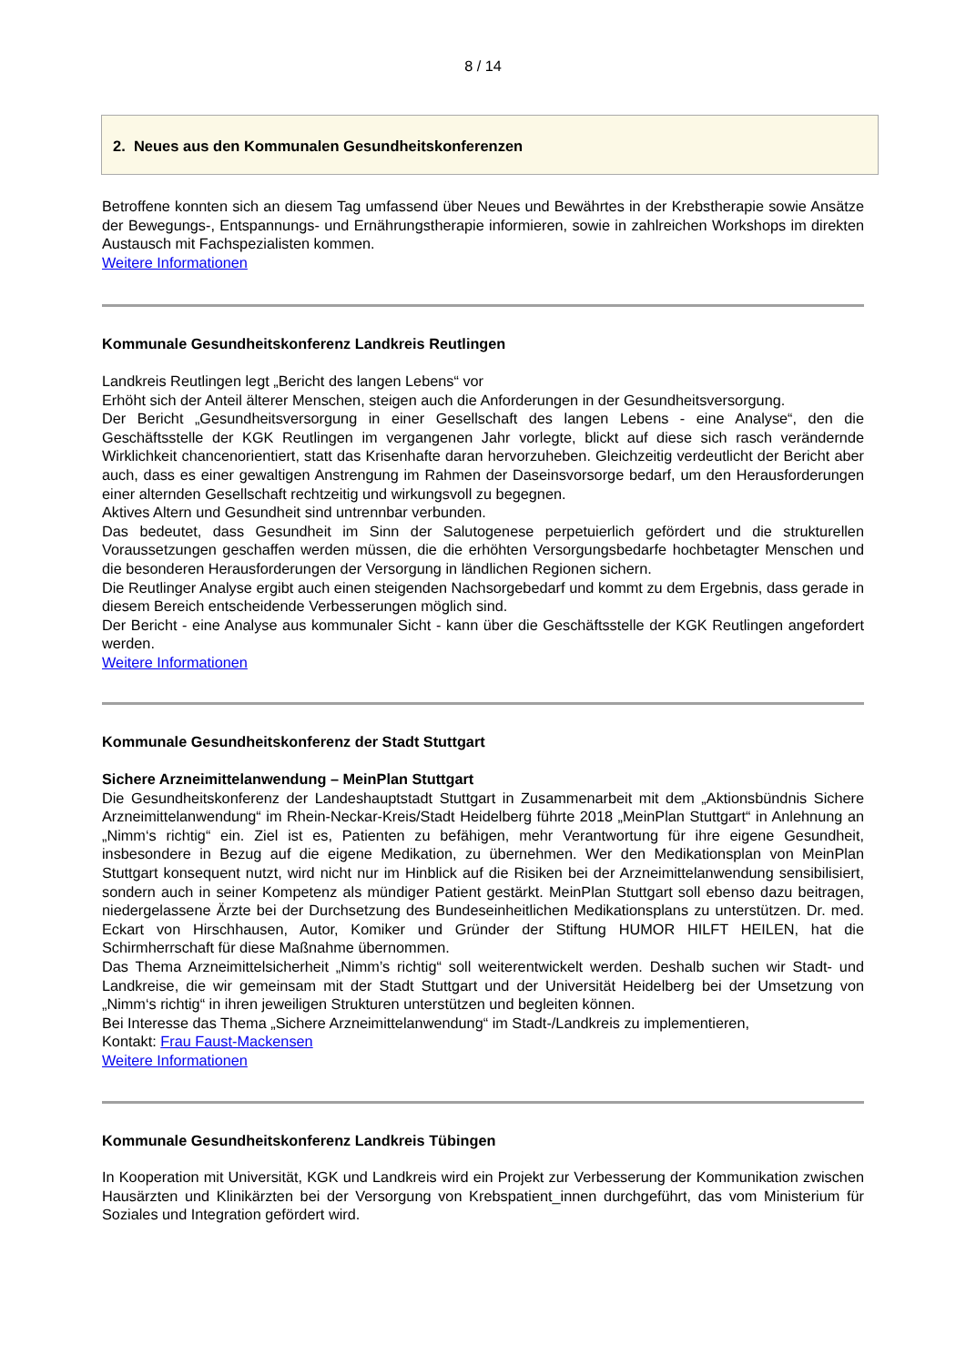8 / 14
2. Neues aus den Kommunalen Gesundheitskonferenzen
Betroffene konnten sich an diesem Tag umfassend über Neues und Bewährtes in der Krebstherapie sowie Ansätze der Bewegungs-, Entspannungs- und Ernährungstherapie informieren, sowie in zahlreichen Workshops im direkten Austausch mit Fachspezialisten kommen.
Weitere Informationen
Kommunale Gesundheitskonferenz Landkreis Reutlingen
Landkreis Reutlingen legt „Bericht des langen Lebens“ vor
Erhöht sich der Anteil älterer Menschen, steigen auch die Anforderungen in der Gesundheitsversorgung.
Der Bericht „Gesundheitsversorgung in einer Gesellschaft des langen Lebens - eine Analyse“, den die Geschäftsstelle der KGK Reutlingen im vergangenen Jahr vorlegte, blickt auf diese sich rasch verändernde Wirklichkeit chancenorientiert, statt das Krisenhafte daran hervorzuheben. Gleichzeitig verdeutlicht der Bericht aber auch, dass es einer gewaltigen Anstrengung im Rahmen der Daseinsvorsorge bedarf, um den Herausforderungen einer alternden Gesellschaft rechtzeitig und wirkungsvoll zu begegnen.
Aktives Altern und Gesundheit sind untrennbar verbunden.
Das bedeutet, dass Gesundheit im Sinn der Salutogenese perpetuierlich gefördert und die strukturellen Voraussetzungen geschaffen werden müssen, die die erhöhten Versorgungsbedarfe hochbetagter Menschen und die besonderen Herausforderungen der Versorgung in ländlichen Regionen sichern.
Die Reutlinger Analyse ergibt auch einen steigenden Nachsorgebedarf und kommt zu dem Ergebnis, dass gerade in diesem Bereich entscheidende Verbesserungen möglich sind.
Der Bericht - eine Analyse aus kommunaler Sicht - kann über die Geschäftsstelle der KGK Reutlingen angefordert werden.
Weitere Informationen
Kommunale Gesundheitskonferenz der Stadt Stuttgart
Sichere Arzneimittelanwendung – MeinPlan Stuttgart
Die Gesundheitskonferenz der Landeshauptstadt Stuttgart in Zusammenarbeit mit dem „Aktionsbündnis Sichere Arzneimittelanwendung“ im Rhein-Neckar-Kreis/Stadt Heidelberg führte 2018 „MeinPlan Stuttgart“ in Anlehnung an „Nimm‘s richtig“ ein. Ziel ist es, Patienten zu befähigen, mehr Verantwortung für ihre eigene Gesundheit, insbesondere in Bezug auf die eigene Medikation, zu übernehmen. Wer den Medikationsplan von MeinPlan Stuttgart konsequent nutzt, wird nicht nur im Hinblick auf die Risiken bei der Arzneimittelanwendung sensibilisiert, sondern auch in seiner Kompetenz als mündiger Patient gestärkt. MeinPlan Stuttgart soll ebenso dazu beitragen, niedergelassene Ärzte bei der Durchsetzung des Bundeseinheitlichen Medikationsplans zu unterstützen. Dr. med. Eckart von Hirschhausen, Autor, Komiker und Gründer der Stiftung HUMOR HILFT HEILEN, hat die Schirmherrschaft für diese Maßnahme übernommen.
Das Thema Arzneimittelsicherheit „Nimm’s richtig“ soll weiterentwickelt werden. Deshalb suchen wir Stadt- und Landkreise, die wir gemeinsam mit der Stadt Stuttgart und der Universität Heidelberg bei der Umsetzung von „Nimm‘s richtig“ in ihren jeweiligen Strukturen unterstützen und begleiten können.
Bei Interesse das Thema „Sichere Arzneimittelanwendung“ im Stadt-/Landkreis zu implementieren,
Kontakt: Frau Faust-Mackensen
Weitere Informationen
Kommunale Gesundheitskonferenz Landkreis Tübingen
In Kooperation mit Universität, KGK und Landkreis wird ein Projekt zur Verbesserung der Kommunikation zwischen Hausärzten und Klinikärzten bei der Versorgung von Krebspatient_innen durchgeführt, das vom Ministerium für Soziales und Integration gefördert wird.